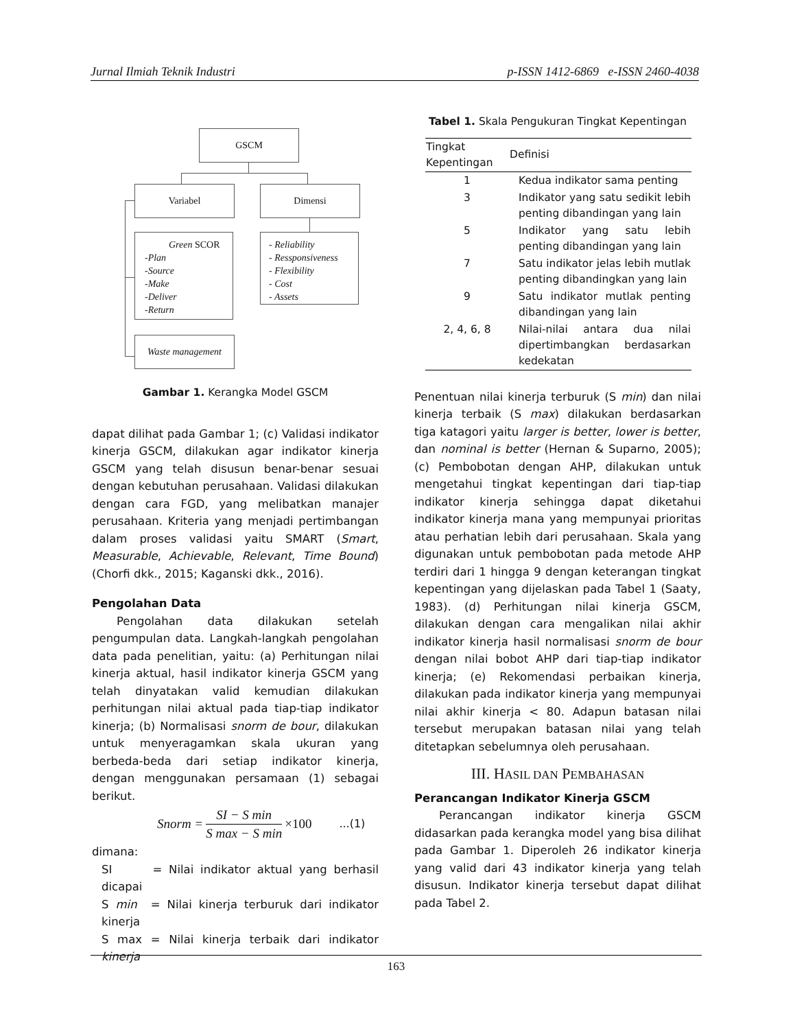Jurnal Ilmiah Teknik Industri p-ISSN 1412-6869 e-ISSN 2460-4038
GSCM
Variabel Dimensi
Green SCOR
-Plan
-Source
-Make
-Deliver
-Return
- Reliability
- Ressponsiveness
- Flexibility
- Cost
- Assets
Waste management
Gambar 1. Kerangka Model GSCM
dapat dilihat pada Gambar 1; (c) Validasi indikator kinerja GSCM, dilakukan agar indikator kinerja GSCM yang telah disusun benar-benar sesuai dengan kebutuhan perusahaan. Validasi dilakukan dengan cara FGD, yang melibatkan manajer perusahaan. Kriteria yang menjadi pertimbangan dalam proses validasi yaitu SMART (Smart, Measurable, Achievable, Relevant, Time Bound) (Chorfi dkk., 2015; Kaganski dkk., 2016).
Pengolahan Data
Pengolahan data dilakukan setelah pengumpulan data. Langkah-langkah pengolahan data pada penelitian, yaitu: (a) Perhitungan nilai kinerja aktual, hasil indikator kinerja GSCM yang telah dinyatakan valid kemudian dilakukan perhitungan nilai aktual pada tiap-tiap indikator kinerja; (b) Normalisasi snorm de bour, dilakukan untuk menyeragamkan skala ukuran yang berbeda-beda dari setiap indikator kinerja, dengan menggunakan persamaan (1) sebagai berikut.
Snorm = SI − S min S max − S min ×100...(1)
dimana:
SI = Nilai indikator aktual yang berhasil dicapai
S min = Nilai kinerja terburuk dari indikator kinerja
S max = Nilai kinerja terbaik dari indikator kinerja
Tabel 1. Skala Pengukuran Tingkat Kepentingan
| Tingkat Kepentingan | Definisi |
| --- | --- |
| 1 | Kedua indikator sama penting |
| 3 | Indikator yang satu sedikit lebih penting dibandingan yang lain |
| 5 | Indikator yang satu lebih penting dibandingan yang lain |
| 7 | Satu indikator jelas lebih mutlak penting dibandingkan yang lain |
| 9 | Satu indikator mutlak penting dibandingan yang lain |
| 2, 4, 6, 8 | Nilai-nilai antara dua nilai dipertimbangkan berdasarkan kedekatan |
Penentuan nilai kinerja terburuk (S min) dan nilai kinerja terbaik (S max) dilakukan berdasarkan tiga katagori yaitu larger is better, lower is better, dan nominal is better (Hernan & Suparno, 2005); (c) Pembobotan dengan AHP, dilakukan untuk mengetahui tingkat kepentingan dari tiap-tiap indikator kinerja sehingga dapat diketahui indikator kinerja mana yang mempunyai prioritas atau perhatian lebih dari perusahaan. Skala yang digunakan untuk pembobotan pada metode AHP terdiri dari 1 hingga 9 dengan keterangan tingkat kepentingan yang dijelaskan pada Tabel 1 (Saaty, 1983). (d) Perhitungan nilai kinerja GSCM, dilakukan dengan cara mengalikan nilai akhir indikator kinerja hasil normalisasi snorm de bour dengan nilai bobot AHP dari tiap-tiap indikator kinerja; (e) Rekomendasi perbaikan kinerja, dilakukan pada indikator kinerja yang mempunyai nilai akhir kinerja < 80. Adapun batasan nilai tersebut merupakan batasan nilai yang telah ditetapkan sebelumnya oleh perusahaan.
III. HASIL DAN PEMBAHASAN
Perancangan Indikator Kinerja GSCM
Perancangan indikator kinerja GSCM didasarkan pada kerangka model yang bisa dilihat pada Gambar 1. Diperoleh 26 indikator kinerja yang valid dari 43 indikator kinerja yang telah disusun. Indikator kinerja tersebut dapat dilihat pada Tabel 2.
163